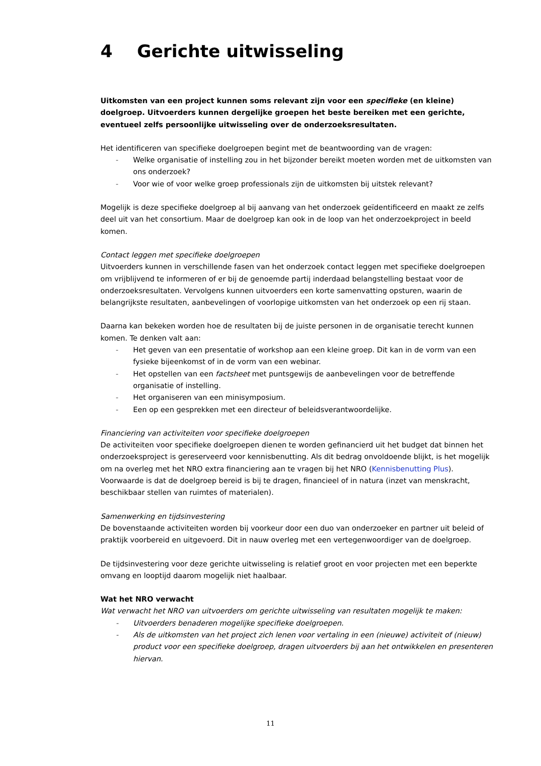4 Gerichte uitwisseling
Uitkomsten van een project kunnen soms relevant zijn voor een specifieke (en kleine) doelgroep. Uitvoerders kunnen dergelijke groepen het beste bereiken met een gerichte, eventueel zelfs persoonlijke uitwisseling over de onderzoeksresultaten.
Het identificeren van specifieke doelgroepen begint met de beantwoording van de vragen:
- Welke organisatie of instelling zou in het bijzonder bereikt moeten worden met de uitkomsten van ons onderzoek?
- Voor wie of voor welke groep professionals zijn de uitkomsten bij uitstek relevant?
Mogelijk is deze specifieke doelgroep al bij aanvang van het onderzoek geïdentificeerd en maakt ze zelfs deel uit van het consortium. Maar de doelgroep kan ook in de loop van het onderzoekproject in beeld komen.
Contact leggen met specifieke doelgroepen
Uitvoerders kunnen in verschillende fasen van het onderzoek contact leggen met specifieke doelgroepen om vrijblijvend te informeren of er bij de genoemde partij inderdaad belangstelling bestaat voor de onderzoeksresultaten. Vervolgens kunnen uitvoerders een korte samenvatting opsturen, waarin de belangrijkste resultaten, aanbevelingen of voorlopige uitkomsten van het onderzoek op een rij staan.
Daarna kan bekeken worden hoe de resultaten bij de juiste personen in de organisatie terecht kunnen komen. Te denken valt aan:
- Het geven van een presentatie of workshop aan een kleine groep. Dit kan in de vorm van een fysieke bijeenkomst of in de vorm van een webinar.
- Het opstellen van een factsheet met puntsgewijs de aanbevelingen voor de betreffende organisatie of instelling.
- Het organiseren van een minisymposium.
- Een op een gesprekken met een directeur of beleidsverantwoordelijke.
Financiering van activiteiten voor specifieke doelgroepen
De activiteiten voor specifieke doelgroepen dienen te worden gefinancierd uit het budget dat binnen het onderzoeksproject is gereserveerd voor kennisbenutting. Als dit bedrag onvoldoende blijkt, is het mogelijk om na overleg met het NRO extra financiering aan te vragen bij het NRO (Kennisbenutting Plus). Voorwaarde is dat de doelgroep bereid is bij te dragen, financieel of in natura (inzet van menskracht, beschikbaar stellen van ruimtes of materialen).
Samenwerking en tijdsinvestering
De bovenstaande activiteiten worden bij voorkeur door een duo van onderzoeker en partner uit beleid of praktijk voorbereid en uitgevoerd. Dit in nauw overleg met een vertegenwoordiger van de doelgroep.
De tijdsinvestering voor deze gerichte uitwisseling is relatief groot en voor projecten met een beperkte omvang en looptijd daarom mogelijk niet haalbaar.
Wat het NRO verwacht
Wat verwacht het NRO van uitvoerders om gerichte uitwisseling van resultaten mogelijk te maken:
- Uitvoerders benaderen mogelijke specifieke doelgroepen.
- Als de uitkomsten van het project zich lenen voor vertaling in een (nieuwe) activiteit of (nieuw) product voor een specifieke doelgroep, dragen uitvoerders bij aan het ontwikkelen en presenteren hiervan.
11